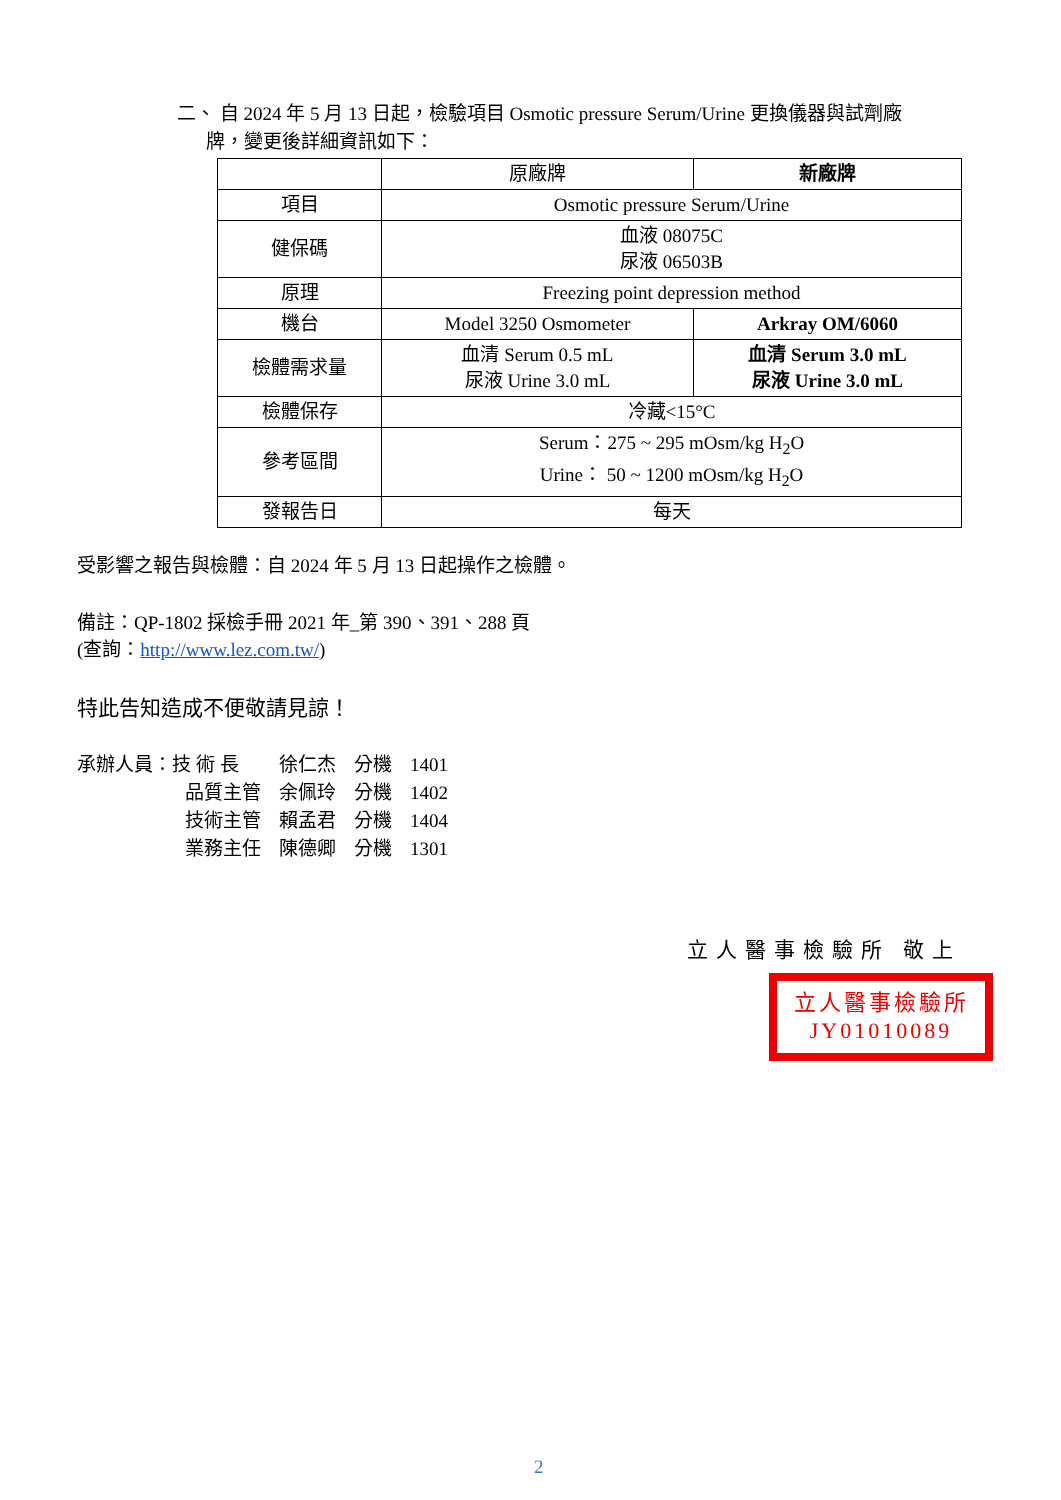二、 自 2024 年 5 月 13 日起，檢驗項目 Osmotic pressure Serum/Urine 更換儀器與試劑廠
牌，變更後詳細資訊如下：
| | 原廠牌 | 新廠牌 |
| 項目 | Osmotic pressure Serum/Urine | |
| 健保碼 | 血液 08075C 尿液 06503B | |
| 原理 | Freezing point depression method | |
| 機台 | Model 3250 Osmometer | Arkray OM/6060 |
| 檢體需求量 | 血清 Serum 0.5 mL 尿液 Urine 3.0 mL | 血清 Serum 3.0 mL 尿液 Urine 3.0 mL |
| 檢體保存 | 冷藏<15°C | |
| 參考區間 | Serum：275 ~ 295 mOsm/kg H<sub>2</sub>O Urine： 50 ~ 1200 mOsm/kg H<sub>2</sub>O | |
| 發報告日 | 每天 | |
受影響之報告與檢體：自 2024 年 5 月 13 日起操作之檢體。
備註：QP-1802 採檢手冊 2021 年_第 390、391、288 頁
(查詢：http://www.lez.com.tw/)
特此告知造成不便敬請見諒！
| 承辦人員：技 術 長 | 徐仁杰 | 分機 | 1401 |
| 品質主管 | 余佩玲 | 分機 | 1402 |
| 技術主管 | 賴孟君 | 分機 | 1404 |
| 業務主任 | 陳德卿 | 分機 | 1301 |
立人醫事檢驗所 敬上
立人醫事檢驗所
JY01010089
2